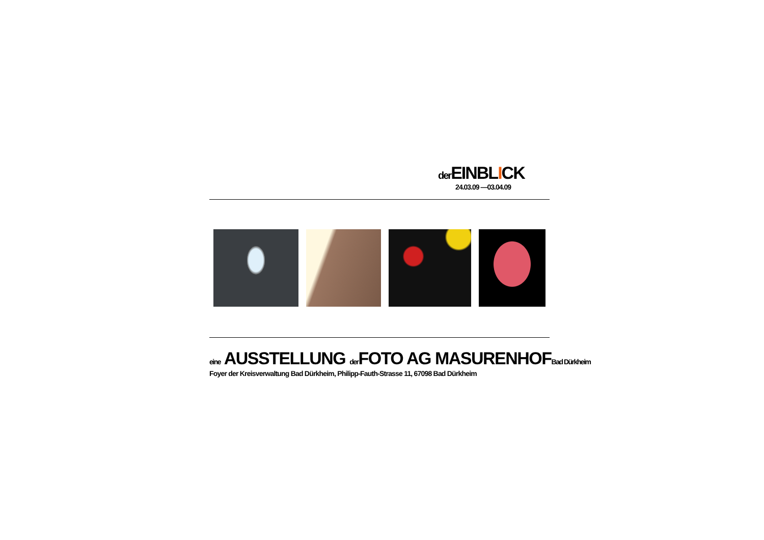der EINBLICK
24.03.09 —03.04.09
eine AUSSTELLUNG der FOTO AG MASURENHOFBad Dürkheim
Foyer der Kreisverwaltung Bad Dürkheim, Philipp-Fauth-Strasse 11, 67098 Bad Dürkheim